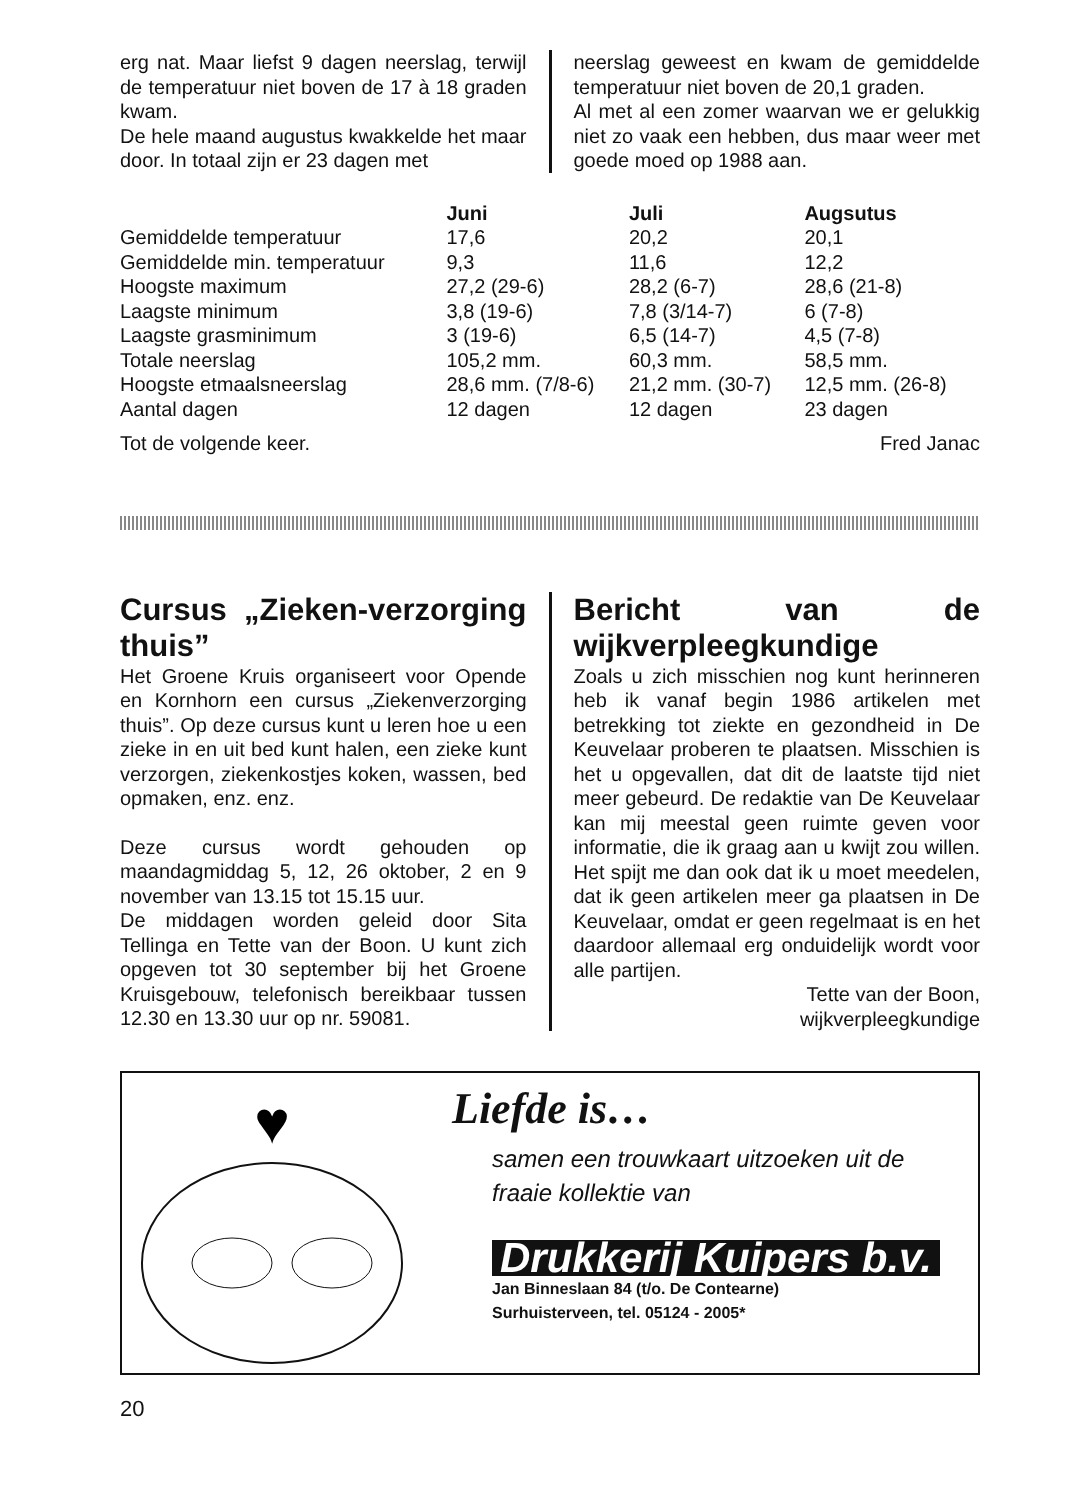erg nat. Maar liefst 9 dagen neerslag, terwijl de temperatuur niet boven de 17 à 18 graden kwam.
De hele maand augustus kwakkelde het maar door. In totaal zijn er 23 dagen met
neerslag geweest en kwam de gemiddelde temperatuur niet boven de 20,1 graden.
Al met al een zomer waarvan we er gelukkig niet zo vaak een hebben, dus maar weer met goede moed op 1988 aan.
| | Juni | Juli | Augsutus |
| --- | --- | --- | --- |
| Gemiddelde temperatuur | 17,6 | 20,2 | 20,1 |
| Gemiddelde min. temperatuur | 9,3 | 11,6 | 12,2 |
| Hoogste maximum | 27,2 (29-6) | 28,2 (6-7) | 28,6 (21-8) |
| Laagste minimum | 3,8 (19-6) | 7,8 (3/14-7) | 6 (7-8) |
| Laagste grasminimum | 3 (19-6) | 6,5 (14-7) | 4,5 (7-8) |
| Totale neerslag | 105,2 mm. | 60,3 mm. | 58,5 mm. |
| Hoogste etmaalsneerslag | 28,6 mm. (7/8-6) | 21,2 mm. (30-7) | 12,5 mm. (26-8) |
| Aantal dagen | 12 dagen | 12 dagen | 23 dagen |
Tot de volgende keer. Fred Janac
Cursus „Zieken-verzorging thuis”
Het Groene Kruis organiseert voor Opende en Kornhorn een cursus „Ziekenverzorging thuis”. Op deze cursus kunt u leren hoe u een zieke in en uit bed kunt halen, een zieke kunt verzorgen, ziekenkostjes koken, wassen, bed opmaken, enz. enz.
Deze cursus wordt gehouden op maandagmiddag 5, 12, 26 oktober, 2 en 9 november van 13.15 tot 15.15 uur.
De middagen worden geleid door Sita Tellinga en Tette van der Boon. U kunt zich opgeven tot 30 september bij het Groene Kruisgebouw, telefonisch bereikbaar tussen 12.30 en 13.30 uur op nr. 59081.
Bericht van de wijkverpleegkundige
Zoals u zich misschien nog kunt herinneren heb ik vanaf begin 1986 artikelen met betrekking tot ziekte en gezondheid in De Keuvelaar proberen te plaatsen. Misschien is het u opgevallen, dat dit de laatste tijd niet meer gebeurd. De redaktie van De Keuvelaar kan mij meestal geen ruimte geven voor informatie, die ik graag aan u kwijt zou willen. Het spijt me dan ook dat ik u moet meedelen, dat ik geen artikelen meer ga plaatsen in De Keuvelaar, omdat er geen regelmaat is en het daardoor allemaal erg onduidelijk wordt voor alle partijen.
Tette van der Boon,
wijkverpleegkundige
♥
Liefde is…
samen een trouwkaart uitzoeken uit de fraaie kollektie van
Drukkerij Kuipers b.v.
Jan Binneslaan 84 (t/o. De Contearne)
Surhuisterveen, tel. 05124 - 2005*
20